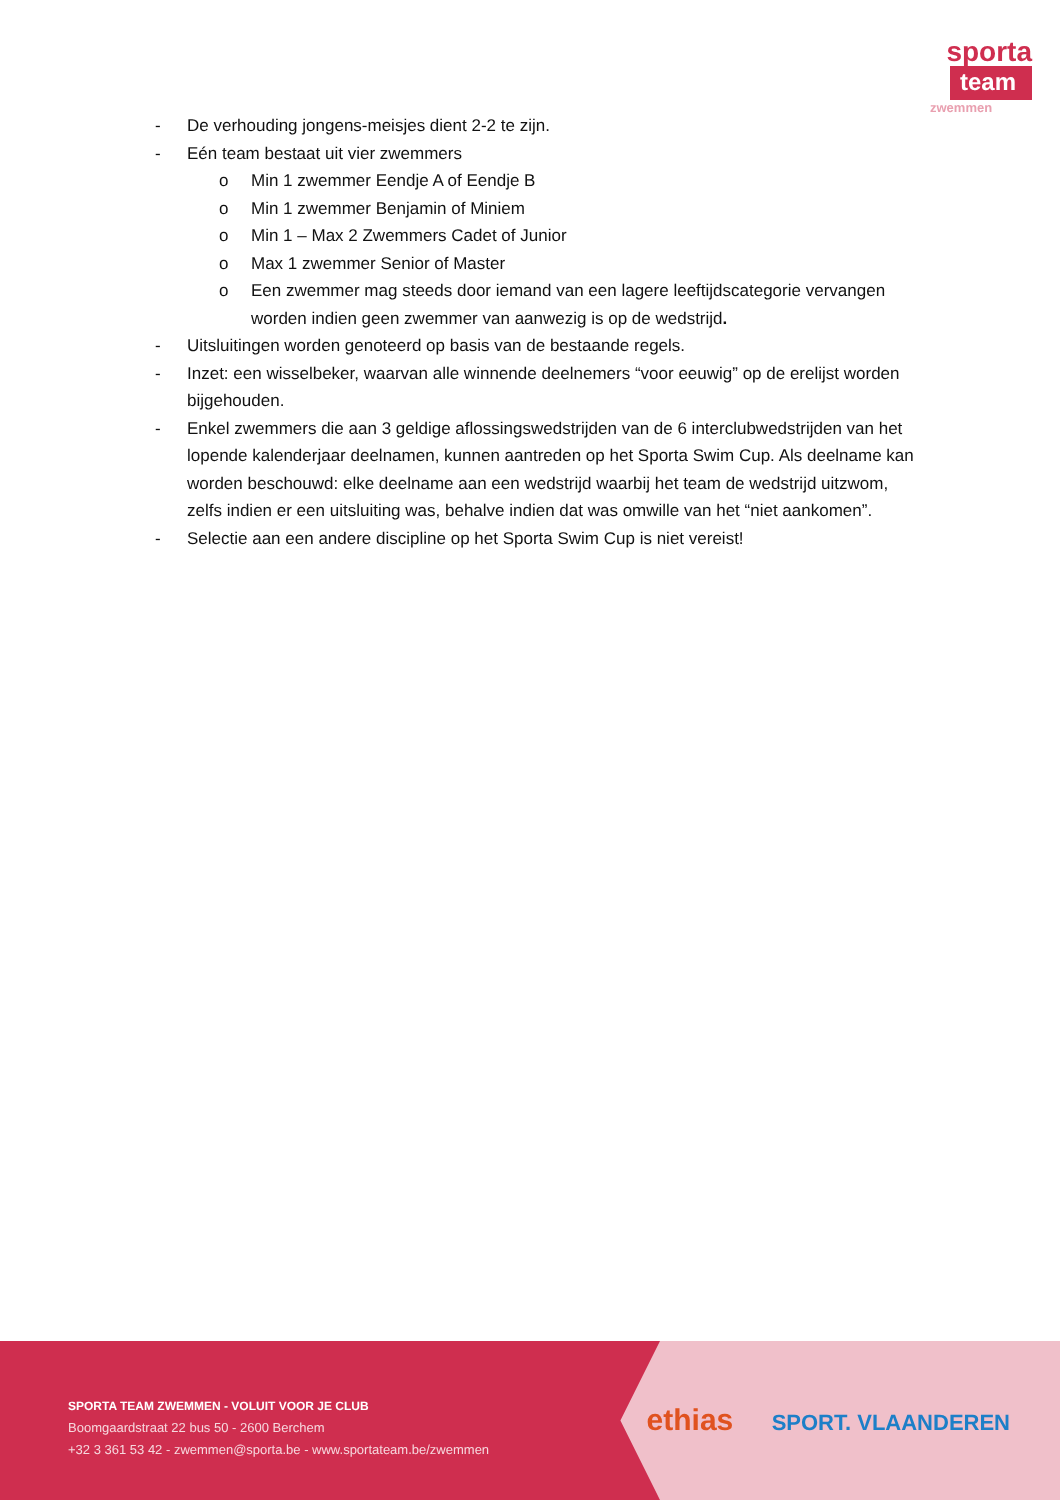sporta
team
zwemmen
- De verhouding jongens-meisjes dient 2-2 te zijn.
- Eén team bestaat uit vier zwemmers
o Min 1 zwemmer Eendje A of Eendje B
o Min 1 zwemmer Benjamin of Miniem
o Min 1 – Max 2 Zwemmers Cadet of Junior
o Max 1 zwemmer Senior of Master
o Een zwemmer mag steeds door iemand van een lagere leeftijdscategorie vervangen worden indien geen zwemmer van aanwezig is op de wedstrijd.
- Uitsluitingen worden genoteerd op basis van de bestaande regels.
- Inzet: een wisselbeker, waarvan alle winnende deelnemers “voor eeuwig” op de erelijst worden bijgehouden.
- Enkel zwemmers die aan 3 geldige aflossingswedstrijden van de 6 interclubwedstrijden van het lopende kalenderjaar deelnamen, kunnen aantreden op het Sporta Swim Cup. Als deelname kan worden beschouwd: elke deelname aan een wedstrijd waarbij het team de wedstrijd uitzwom, zelfs indien er een uitsluiting was, behalve indien dat was omwille van het “niet aankomen”.
- Selectie aan een andere discipline op het Sporta Swim Cup is niet vereist!
SPORTA TEAM ZWEMMEN - VOLUIT VOOR JE CLUB
Boomgaardstraat 22 bus 50 - 2600 Berchem
+32 3 361 53 42 - zwemmen@sporta.be - www.sportateam.be/zwemmen
ethias SPORT. VLAANDEREN